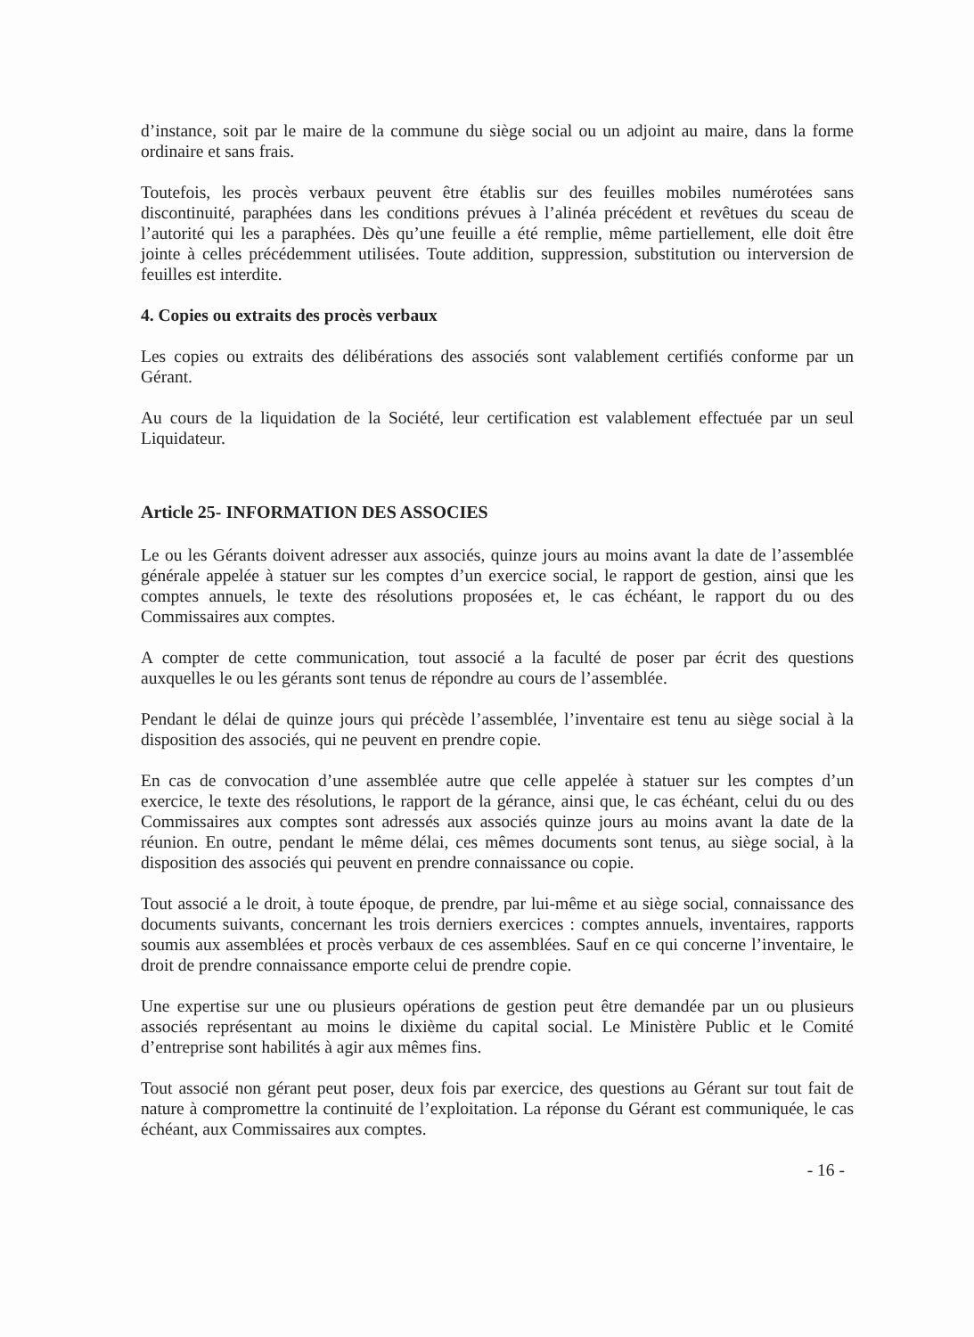d’instance, soit par le maire de la commune du siège social ou un adjoint au maire, dans la forme ordinaire et sans frais.
Toutefois, les procès verbaux peuvent être établis sur des feuilles mobiles numérotées sans discontinuité, paraphées dans les conditions prévues à l’alinéa précédent et revêtues du sceau de l’autorité qui les a paraphées. Dès qu’une feuille a été remplie, même partiellement, elle doit être jointe à celles précédemment utilisées. Toute addition, suppression, substitution ou interversion de feuilles est interdite.
4. Copies ou extraits des procès verbaux
Les copies ou extraits des délibérations des associés sont valablement certifiés conforme par un Gérant.
Au cours de la liquidation de la Société, leur certification est valablement effectuée par un seul Liquidateur.
Article 25- INFORMATION DES ASSOCIES
Le ou les Gérants doivent adresser aux associés, quinze jours au moins avant la date de l’assemblée générale appelée à statuer sur les comptes d’un exercice social, le rapport de gestion, ainsi que les comptes annuels, le texte des résolutions proposées et, le cas échéant, le rapport du ou des Commissaires aux comptes.
A compter de cette communication, tout associé a la faculté de poser par écrit des questions auxquelles le ou les gérants sont tenus de répondre au cours de l’assemblée.
Pendant le délai de quinze jours qui précède l’assemblée, l’inventaire est tenu au siège social à la disposition des associés, qui ne peuvent en prendre copie.
En cas de convocation d’une assemblée autre que celle appelée à statuer sur les comptes d’un exercice, le texte des résolutions, le rapport de la gérance, ainsi que, le cas échéant, celui du ou des Commissaires aux comptes sont adressés aux associés quinze jours au moins avant la date de la réunion. En outre, pendant le même délai, ces mêmes documents sont tenus, au siège social, à la disposition des associés qui peuvent en prendre connaissance ou copie.
Tout associé a le droit, à toute époque, de prendre, par lui-même et au siège social, connaissance des documents suivants, concernant les trois derniers exercices : comptes annuels, inventaires, rapports soumis aux assemblées et procès verbaux de ces assemblées. Sauf en ce qui concerne l’inventaire, le droit de prendre connaissance emporte celui de prendre copie.
Une expertise sur une ou plusieurs opérations de gestion peut être demandée par un ou plusieurs associés représentant au moins le dixième du capital social. Le Ministère Public et le Comité d’entreprise sont habilités à agir aux mêmes fins.
Tout associé non gérant peut poser, deux fois par exercice, des questions au Gérant sur tout fait de nature à compromettre la continuité de l’exploitation. La réponse du Gérant est communiquée, le cas échéant, aux Commissaires aux comptes.
- 16 -